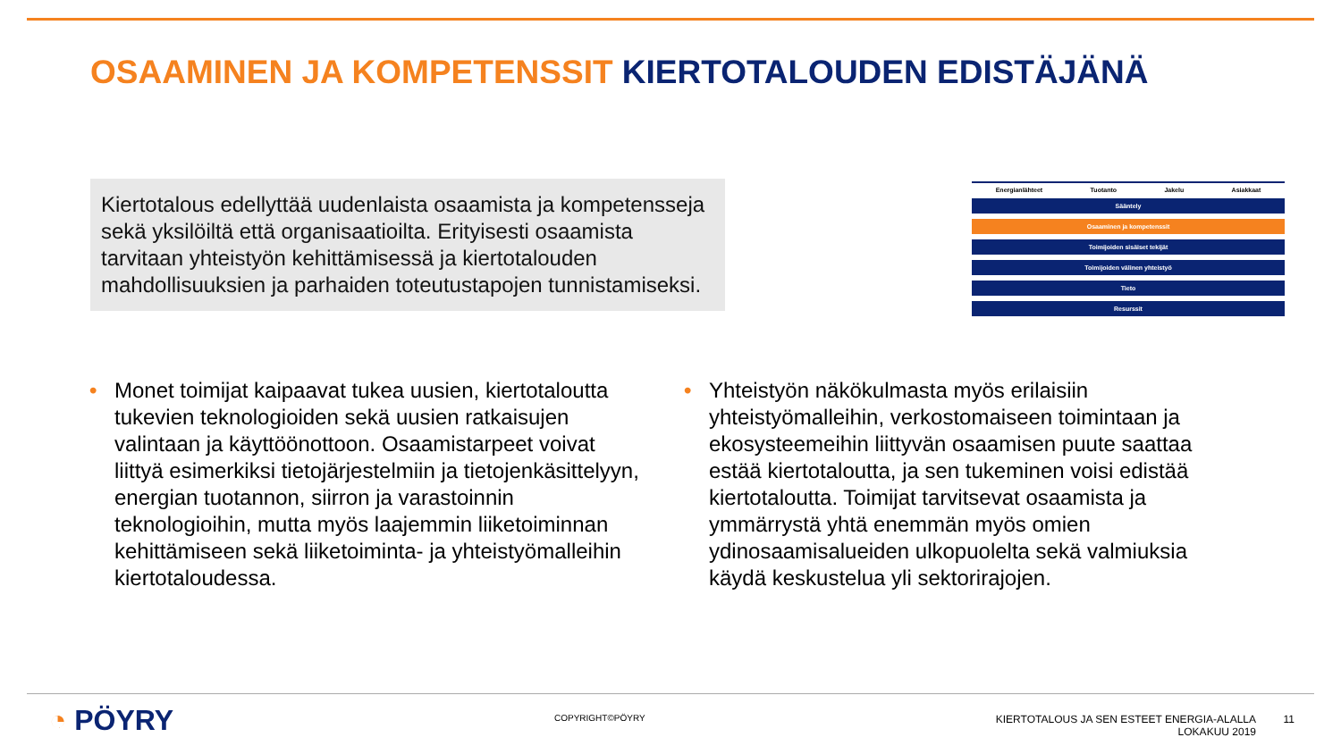OSAAMINEN JA KOMPETENSSIT KIERTOTALOUDEN EDISTÄJÄNÄ
Kiertotalous edellyttää uudenlaista osaamista ja kompetensseja sekä yksilöiltä että organisaatioilta. Erityisesti osaamista tarvitaan yhteistyön kehittämisessä ja kiertotalouden mahdollisuuksien ja parhaiden toteutustapojen tunnistamiseksi.
Energianlähteet Tuotanto Jakelu Asiakkaat
Sääntely
Osaaminen ja kompetenssit
Toimijoiden sisäiset tekijät
Toimijoiden välinen yhteistyö
Tieto
Resurssit
• Monet toimijat kaipaavat tukea uusien, kiertotaloutta tukevien teknologioiden sekä uusien ratkaisujen valintaan ja käyttöönottoon. Osaamistarpeet voivat liittyä esimerkiksi tietojärjestelmiin ja tietojenkäsittelyyn, energian tuotannon, siirron ja varastoinnin teknologioihin, mutta myös laajemmin liiketoiminnan kehittämiseen sekä liiketoiminta- ja yhteistyömalleihin kiertotaloudessa.
• Yhteistyön näkökulmasta myös erilaisiin yhteistyömalleihin, verkostomaiseen toimintaan ja ekosysteemeihin liittyvän osaamisen puute saattaa estää kiertotaloutta, ja sen tukeminen voisi edistää kiertotaloutta. Toimijat tarvitsevat osaamista ja ymmärrystä yhtä enemmän myös omien ydinosaamisalueiden ulkopuolelta sekä valmiuksia käydä keskustelua yli sektorirajojen.
◔ PÖYRY COPYRIGHT©PÖYRY
KIERTOTALOUS JA SEN ESTEET ENERGIA-ALALLA
LOKAKUU 2019
11